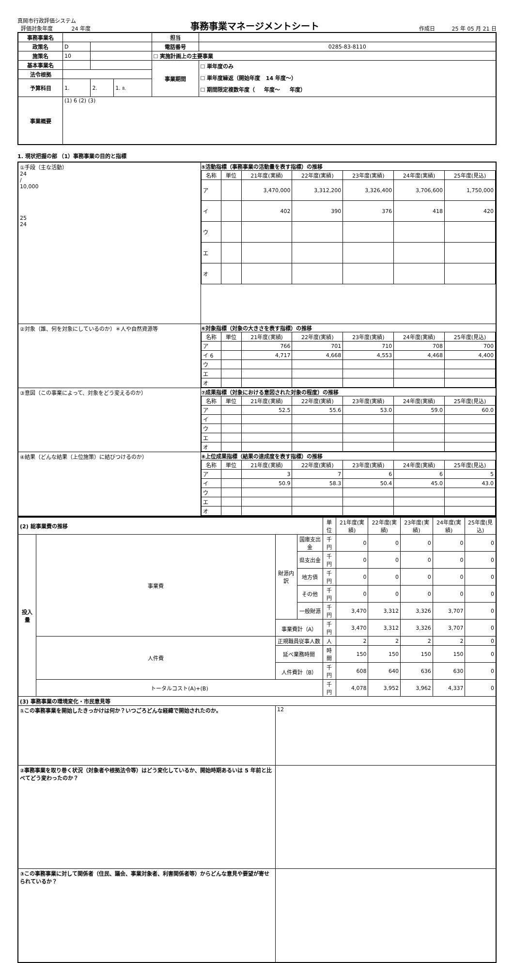真岡市行政評価システム
評価対象年度 24 年度
事務事業マネージメントシート
作成日 25 年 05 月 21 日
| 事務事業名 | | | | | 担当 | |
| 政策名 | D | | | | 電話番号 | 0285-83-8110 |
| 施策名 | 10 | | | | ☐ 実施計画上の主要事業 | |
| 基本事業名 | | | | | 事業期間 | ☐ 単年度のみ ☐ 単年度繰返（開始年度 14 年度〜） ☐ 期間限定複数年度（ 年度〜 年度） |
| 法令根拠 | | | | | | |
| 予算科目 | 1. | | 2. | 1. 8. | | |
| 事業概要 | (1) 6 (2) (3) | | | | | |
1. 現状把握の部 （1）事務事業の目的と指標
| ①手段（主な活動） 24 / 10,000 25 24 | ⑤活動指標（事務事業の活動量を表す指標）の推移 / 名称 / 単位 / 21年度(実績) / 22年度(実績) / 23年度(実績) / 24年度(実績) / 25年度(見込) / / --- / --- / --- / --- / --- / --- / --- / / ア / / 3,470,000 / 3,312,200 / 3,326,400 / 3,706,600 / 1,750,000 / / イ / / 402 / 390 / 376 / 418 / 420 / / ウ / / / / / / / / エ / / / / / / / / オ / / / / / / / |
| ②対象（誰、何を対象にしているのか）＊人や自然資源等 | ⑥対象指標（対象の大きさを表す指標）の推移 / 名称 / 単位 / 21年度(実績) / 22年度(実績) / 23年度(実績) / 24年度(実績) / 25年度(見込) / / --- / --- / --- / --- / --- / --- / --- / / ア / / 766 / 701 / 710 / 708 / 700 / / イ 6 / / 4,717 / 4,668 / 4,553 / 4,468 / 4,400 / / ウ / / / / / / / / エ / / / / / / / / オ / / / / / / / |
| ③意図（この事業によって、対象をどう変えるのか） | ⑦成果指標（対象における意図された対象の程度）の推移 / 名称 / 単位 / 21年度(実績) / 22年度(実績) / 23年度(実績) / 24年度(実績) / 25年度(見込) / / --- / --- / --- / --- / --- / --- / --- / / ア / / 52.5 / 55.6 / 53.0 / 59.0 / 60.0 / / イ / / / / / / / / ウ / / / / / / / / エ / / / / / / / / オ / / / / / / / |
| ④結果（どんな結果（上位施策）に結びつけるのか） | ⑧上位成果指標（結果の達成度を表す指標）の推移 / 名称 / 単位 / 21年度(実績) / 22年度(実績) / 23年度(実績) / 24年度(実績) / 25年度(見込) / / --- / --- / --- / --- / --- / --- / --- / / ア / / 3 / 7 / 6 / 6 / 5 / / イ / / 50.9 / 58.3 / 50.4 / 45.0 / 43.0 / / ウ / / / / / / / / エ / / / / / / / / オ / / / / / / / |
| (2) 総事業費の推移 | | | | 単位 | 21年度(実績) | 22年度(実績) | 23年度(実績) | 24年度(実績) | 25年度(見込) |
| 投入量 | 事業費 | 財源内訳 | 国庫支出金 | 千円 | 0 | 0 | 0 | 0 | 0 |
| | | | 県支出金 | 千円 | 0 | 0 | 0 | 0 | 0 |
| | | | 地方債 | 千円 | 0 | 0 | 0 | 0 | 0 |
| | | | その他 | 千円 | 0 | 0 | 0 | 0 | 0 |
| | | | 一般財源 | 千円 | 3,470 | 3,312 | 3,326 | 3,707 | 0 |
| | | 事業費計（A） | | 千円 | 3,470 | 3,312 | 3,326 | 3,707 | 0 |
| | 人件費 | 正規職員従事人数 | | 人 | 2 | 2 | 2 | 2 | 0 |
| | | 延べ業務時間 | | 時間 | 150 | 150 | 150 | 150 | 0 |
| | | 人件費計（B） | | 千円 | 608 | 640 | 636 | 630 | 0 |
| | トータルコスト(A)+(B) | | | 千円 | 4,078 | 3,952 | 3,962 | 4,337 | 0 |
| (3) 事務事業の環境変化・市民意見等 | | | | | | | | | |
| ①この事務事業を開始したきっかけは何か？いつごろどんな経緯で開始されたのか。 | | 12 | | | | | | | |
| ②事務事業を取り巻く状況（対象者や根拠法令等）はどう変化しているか、開始時期あるいは 5 年前と比べてどう変わったのか？ | | | | | | | | | |
| ③この事務事業に対して関係者（住民、議会、事業対象者、利害関係者等）からどんな意見や要望が寄せられているか？ | | | | | | | | | |